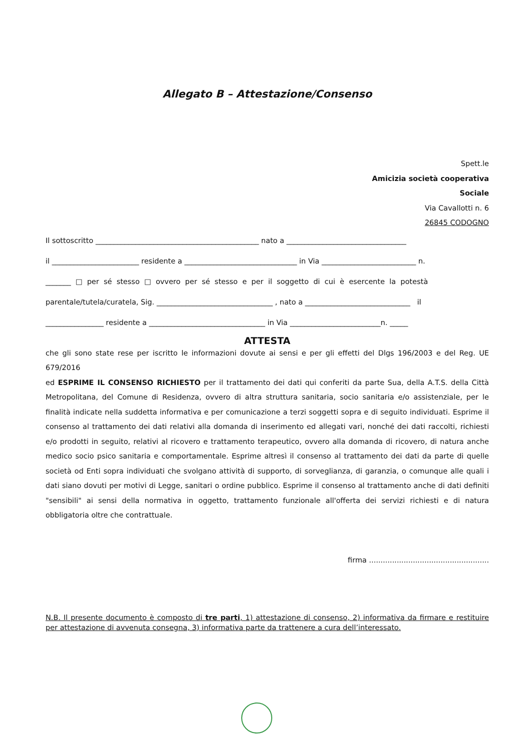Allegato B – Attestazione/Consenso
Spett.le
Amicizia società cooperativa
Sociale
Via Cavallotti n. 6
26845 CODOGNO
Il sottoscritto _____________________________________________ nato a _________________________________
il ________________________ residente a _______________________________ in Via __________________________ n.
_______ □ per sé stesso □ ovvero per sé stesso e per il soggetto di cui è esercente la potestà
parentale/tutela/curatela, Sig. ________________________________ , nato a _____________________________ il
________________ residente a ________________________________ in Via _________________________n. _____
ATTESTA
che gli sono state rese per iscritto le informazioni dovute ai sensi e per gli effetti del Dlgs 196/2003 e del Reg. UE 679/2016
ed ESPRIME IL CONSENSO RICHIESTO per il trattamento dei dati qui conferiti da parte Sua, della A.T.S. della Città Metropolitana, del Comune di Residenza, ovvero di altra struttura sanitaria, socio sanitaria e/o assistenziale, per le finalità indicate nella suddetta informativa e per comunicazione a terzi soggetti sopra e di seguito individuati. Esprime il consenso al trattamento dei dati relativi alla domanda di inserimento ed allegati vari, nonché dei dati raccolti, richiesti e/o prodotti in seguito, relativi al ricovero e trattamento terapeutico, ovvero alla domanda di ricovero, di natura anche medico socio psico sanitaria e comportamentale. Esprime altresì il consenso al trattamento dei dati da parte di quelle società od Enti sopra individuati che svolgano attività di supporto, di sorveglianza, di garanzia, o comunque alle quali i dati siano dovuti per motivi di Legge, sanitari o ordine pubblico. Esprime il consenso al trattamento anche di dati definiti "sensibili" ai sensi della normativa in oggetto, trattamento funzionale all'offerta dei servizi richiesti e di natura obbligatoria oltre che contrattuale.
firma ....................................................
N.B. Il presente documento è composto di tre parti, 1) attestazione di consenso, 2) informativa da firmare e restituire per attestazione di avvenuta consegna, 3) informativa parte da trattenere a cura dell’interessato.